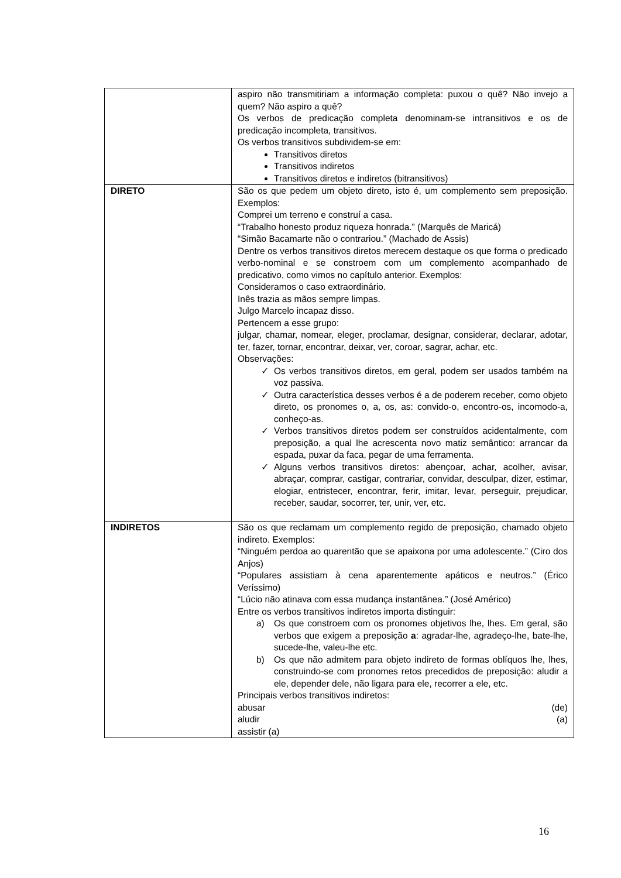| | aspiro não transmitiriam a informação completa: puxou o quê? Não invejo a quem? Não aspiro a quê? Os verbos de predicação completa denominam-se intransitivos e os de predicação incompleta, transitivos. Os verbos transitivos subdividem-se em: Transitivos diretos Transitivos indiretos Transitivos diretos e indiretos (bitransitivos) |
| DIRETO | São os que pedem um objeto direto, isto é, um complemento sem preposição. Exemplos: Comprei um terreno e construí a casa. “Trabalho honesto produz riqueza honrada.” (Marquês de Maricá) “Simão Bacamarte não o contrariou.” (Machado de Assis) Dentre os verbos transitivos diretos merecem destaque os que forma o predicado verbo-nominal e se constroem com um complemento acompanhado de predicativo, como vimos no capítulo anterior. Exemplos: Consideramos o caso extraordinário. Inês trazia as mãos sempre limpas. Julgo Marcelo incapaz disso. Pertencem a esse grupo: julgar, chamar, nomear, eleger, proclamar, designar, considerar, declarar, adotar, ter, fazer, tornar, encontrar, deixar, ver, coroar, sagrar, achar, etc. Observações: Os verbos transitivos diretos, em geral, podem ser usados também na voz passiva. Outra característica desses verbos é a de poderem receber, como objeto direto, os pronomes o, a, os, as: convido-o, encontro-os, incomodo-a, conheço-as. Verbos transitivos diretos podem ser construídos acidentalmente, com preposição, a qual lhe acrescenta novo matiz semântico: arrancar da espada, puxar da faca, pegar de uma ferramenta. Alguns verbos transitivos diretos: abençoar, achar, acolher, avisar, abraçar, comprar, castigar, contrariar, convidar, desculpar, dizer, estimar, elogiar, entristecer, encontrar, ferir, imitar, levar, perseguir, prejudicar, receber, saudar, socorrer, ter, unir, ver, etc. |
| INDIRETOS | São os que reclamam um complemento regido de preposição, chamado objeto indireto. Exemplos: “Ninguém perdoa ao quarentão que se apaixona por uma adolescente.” (Ciro dos Anjos) “Populares assistiam à cena aparentemente apáticos e neutros.” (Érico Veríssimo) “Lúcio não atinava com essa mudança instantânea.” (José Américo) Entre os verbos transitivos indiretos importa distinguir: a) Os que constroem com os pronomes objetivos lhe, lhes. Em geral, são verbos que exigem a preposição a : agradar-lhe, agradeço-lhe, bate-lhe, sucede-lhe, valeu-lhe etc. b) Os que não admitem para objeto indireto de formas oblíquos lhe, lhes, construindo-se com pronomes retos precedidos de preposição: aludir a ele, depender dele, não ligara para ele, recorrer a ele, etc. Principais verbos transitivos indiretos: abusar (de) aludir (a) assistir (a) |
16